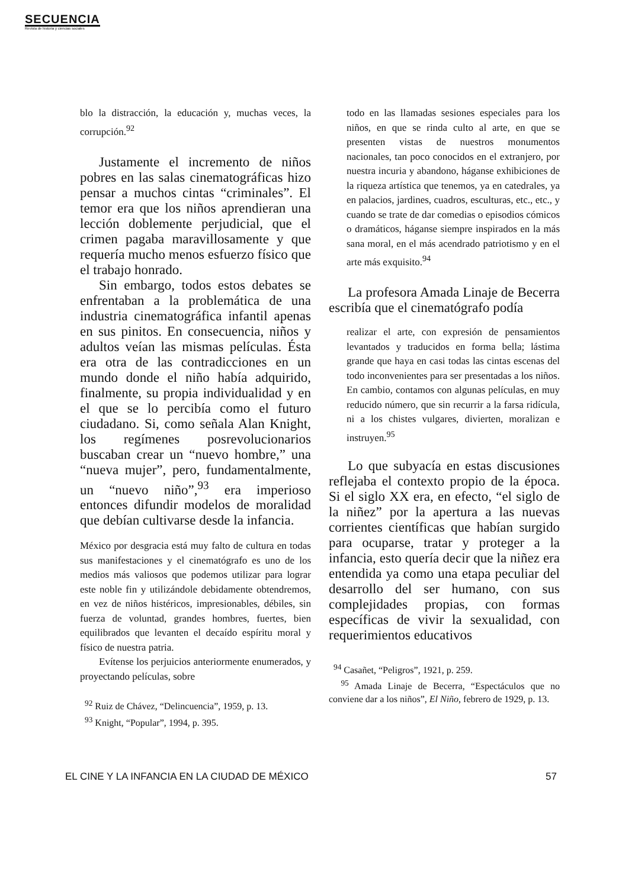SECUENCIA
Revista de historia y ciencias sociales
blo la distracción, la educación y, muchas veces, la corrupción.<sup>92</sup>
Justamente el incremento de niños pobres en las salas cinematográficas hizo pensar a muchos cintas “criminales”. El temor era que los niños aprendieran una lección doblemente perjudicial, que el crimen pagaba maravillosamente y que requería mucho menos esfuerzo físico que el trabajo honrado.
Sin embargo, todos estos debates se enfrentaban a la problemática de una industria cinematográfica infantil apenas en sus pinitos. En consecuencia, niños y adultos veían las mismas películas. Ésta era otra de las contradicciones en un mundo donde el niño había adquirido, finalmente, su propia individualidad y en el que se lo percibía como el futuro ciudadano. Si, como señala Alan Knight, los regímenes posrevolucionarios buscaban crear un “nuevo hombre,” una “nueva mujer”, pero, fundamentalmente, un “nuevo niño”,<sup>93</sup> era imperioso entonces difundir modelos de moralidad que debían cultivarse desde la infancia.
México por desgracia está muy falto de cultura en todas sus manifestaciones y el cinematógrafo es uno de los medios más valiosos que podemos utilizar para lograr este noble fin y utilizándole debidamente obtendremos, en vez de niños histéricos, impresionables, débiles, sin fuerza de voluntad, grandes hombres, fuertes, bien equilibrados que levanten el decaído espíritu moral y físico de nuestra patria.
Evítense los perjuicios anteriormente enumerados, y proyectando películas, sobre
<sup>92</sup> Ruiz de Chávez, “Delincuencia”, 1959, p. 13.
<sup>93</sup> Knight, “Popular”, 1994, p. 395.
todo en las llamadas sesiones especiales para los niños, en que se rinda culto al arte, en que se presenten vistas de nuestros monumentos nacionales, tan poco conocidos en el extranjero, por nuestra incuria y abandono, háganse exhibiciones de la riqueza artística que tenemos, ya en catedrales, ya en palacios, jardines, cuadros, esculturas, etc., etc., y cuando se trate de dar comedias o episodios cómicos o dramáticos, háganse siempre inspirados en la más sana moral, en el más acendrado patriotismo y en el arte más exquisito.<sup>94</sup>
La profesora Amada Linaje de Becerra escribía que el cinematógrafo podía
realizar el arte, con expresión de pensamientos levantados y traducidos en forma bella; lástima grande que haya en casi todas las cintas escenas del todo inconvenientes para ser presentadas a los niños. En cambio, contamos con algunas películas, en muy reducido número, que sin recurrir a la farsa ridícula, ni a los chistes vulgares, divierten, moralizan e instruyen.<sup>95</sup>
Lo que subyacía en estas discusiones reflejaba el contexto propio de la época. Si el siglo XX era, en efecto, “el siglo de la niñez” por la apertura a las nuevas corrientes científicas que habían surgido para ocuparse, tratar y proteger a la infancia, esto quería decir que la niñez era entendida ya como una etapa peculiar del desarrollo del ser humano, con sus complejidades propias, con formas específicas de vivir la sexualidad, con requerimientos educativos
<sup>94</sup> Casañet, “Peligros”, 1921, p. 259.
<sup>95</sup> Amada Linaje de Becerra, “Espectáculos que no conviene dar a los niños”, El Niño, febrero de 1929, p. 13.
EL CINE Y LA INFANCIA EN LA CIUDAD DE MÉXICO 57